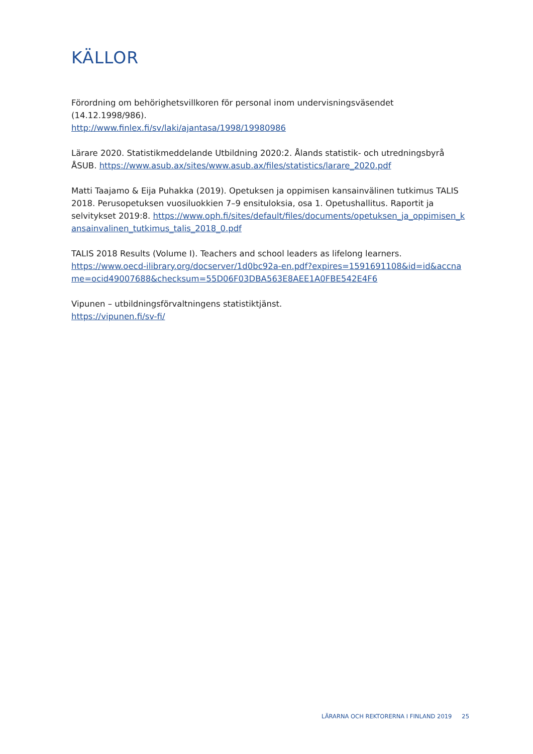KÄLLOR
Förordning om behörighetsvillkoren för personal inom undervisningsväsendet (14.12.1998/986).
http://www.finlex.fi/sv/laki/ajantasa/1998/19980986
Lärare 2020. Statistikmeddelande Utbildning 2020:2. Ålands statistik- och utredningsbyrå ÅSUB. https://www.asub.ax/sites/www.asub.ax/files/statistics/larare_2020.pdf
Matti Taajamo & Eija Puhakka (2019). Opetuksen ja oppimisen kansainvälinen tutkimus TALIS 2018. Perusopetuksen vuosiluokkien 7–9 ensituloksia, osa 1. Opetushallitus. Raportit ja selvitykset 2019:8. https://www.oph.fi/sites/default/files/documents/opetuksen_ja_oppimisen_kansainvalinen_tutkimus_talis_2018_0.pdf
TALIS 2018 Results (Volume I). Teachers and school leaders as lifelong learners.
https://www.oecd-ilibrary.org/docserver/1d0bc92a-en.pdf?expires=1591691108&id=id&accname=ocid49007688&checksum=55D06F03DBA563E8AEE1A0FBE542E4F6
Vipunen – utbildningsförvaltningens statistiktjänst.
https://vipunen.fi/sv-fi/
LÄRARNA OCH REKTORERNA I FINLAND 2019 25